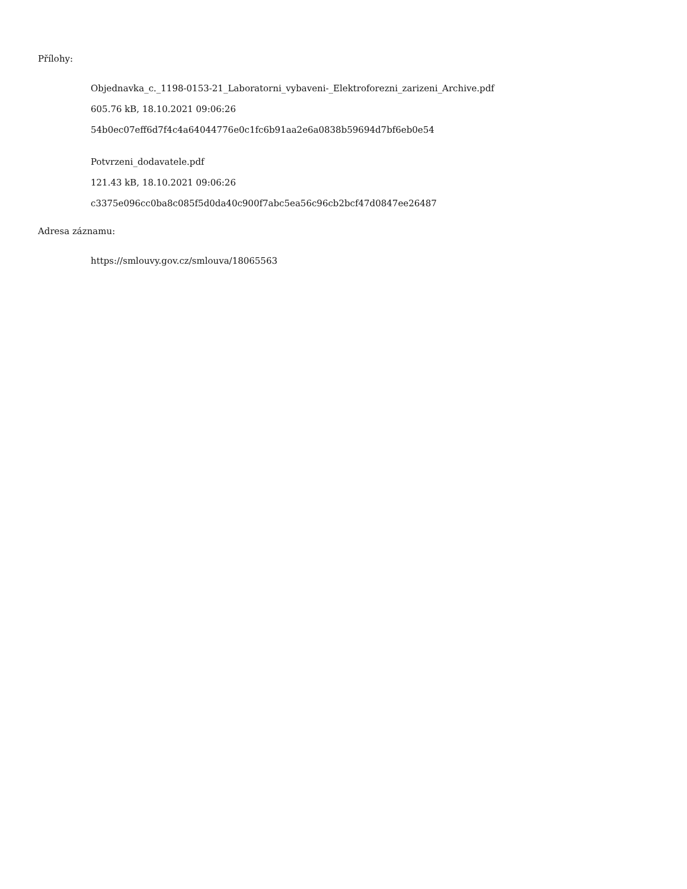Přílohy:
Objednavka_c._1198-0153-21_Laboratorni_vybaveni-_Elektroforezni_zarizeni_Archive.pdf
605.76 kB, 18.10.2021 09:06:26
54b0ec07eff6d7f4c4a64044776e0c1fc6b91aa2e6a0838b59694d7bf6eb0e54
Potvrzeni_dodavatele.pdf
121.43 kB, 18.10.2021 09:06:26
c3375e096cc0ba8c085f5d0da40c900f7abc5ea56c96cb2bcf47d0847ee26487
Adresa záznamu:
https://smlouvy.gov.cz/smlouva/18065563